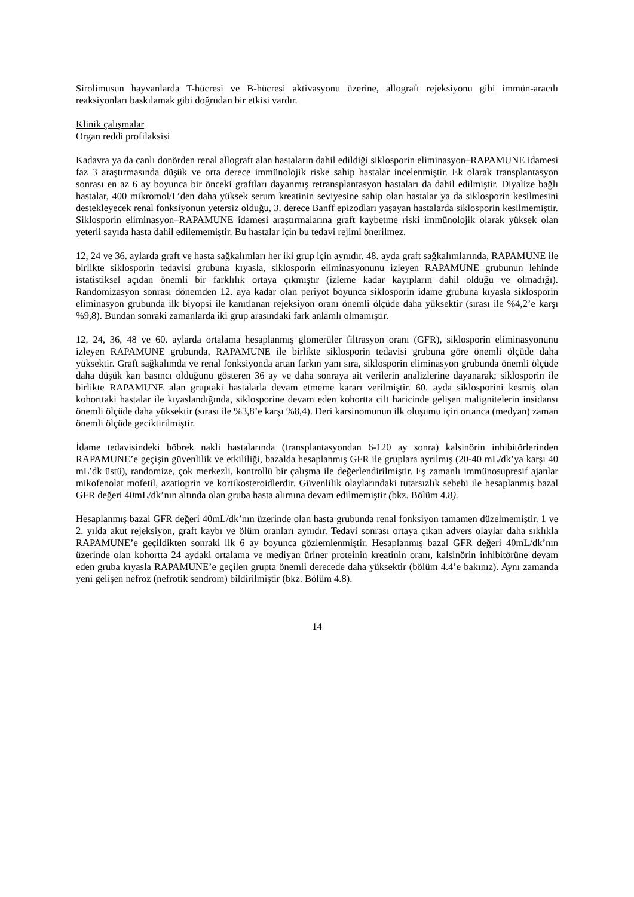Sirolimusun hayvanlarda T-hücresi ve B-hücresi aktivasyonu üzerine, allograft rejeksiyonu gibi immün-aracılı reaksiyonları baskılamak gibi doğrudan bir etkisi vardır.
Klinik çalışmalar
Organ reddi profilaksisi
Kadavra ya da canlı donörden renal allograft alan hastaların dahil edildiği siklosporin eliminasyon–RAPAMUNE idamesi faz 3 araştırmasında düşük ve orta derece immünolojik riske sahip hastalar incelenmiştir. Ek olarak transplantasyon sonrası en az 6 ay boyunca bir önceki graftları dayanmış retransplantasyon hastaları da dahil edilmiştir. Diyalize bağlı hastalar, 400 mikromol/L’den daha yüksek serum kreatinin seviyesine sahip olan hastalar ya da siklosporin kesilmesini destekleyecek renal fonksiyonun yetersiz olduğu, 3. derece Banff epizodları yaşayan hastalarda siklosporin kesilmemiştir. Siklosporin eliminasyon–RAPAMUNE idamesi araştırmalarına graft kaybetme riski immünolojik olarak yüksek olan yeterli sayıda hasta dahil edilememiştir. Bu hastalar için bu tedavi rejimi önerilmez.
12, 24 ve 36. aylarda graft ve hasta sağkalımları her iki grup için aynıdır. 48. ayda graft sağkalımlarında, RAPAMUNE ile birlikte siklosporin tedavisi grubuna kıyasla, siklosporin eliminasyonunu izleyen RAPAMUNE grubunun lehinde istatistiksel açıdan önemli bir farklılık ortaya çıkmıştır (izleme kadar kayıpların dahil olduğu ve olmadığı). Randomizasyon sonrası dönemden 12. aya kadar olan periyot boyunca siklosporin idame grubuna kıyasla siklosporin eliminasyon grubunda ilk biyopsi ile kanıtlanan rejeksiyon oranı önemli ölçüde daha yüksektir (sırası ile %4,2’e karşı %9,8). Bundan sonraki zamanlarda iki grup arasındaki fark anlamlı olmamıştır.
12, 24, 36, 48 ve 60. aylarda ortalama hesaplanmış glomerüler filtrasyon oranı (GFR), siklosporin eliminasyonunu izleyen RAPAMUNE grubunda, RAPAMUNE ile birlikte siklosporin tedavisi grubuna göre önemli ölçüde daha yüksektir. Graft sağkalımda ve renal fonksiyonda artan farkın yanı sıra, siklosporin eliminasyon grubunda önemli ölçüde daha düşük kan basıncı olduğunu gösteren 36 ay ve daha sonraya ait verilerin analizlerine dayanarak; siklosporin ile birlikte RAPAMUNE alan gruptaki hastalarla devam etmeme kararı verilmiştir. 60. ayda siklosporini kesmiş olan kohorttaki hastalar ile kıyaslandığında, siklosporine devam eden kohortta cilt haricinde gelişen malignitelerin insidansı önemli ölçüde daha yüksektir (sırası ile %3,8’e karşı %8,4). Deri karsinomunun ilk oluşumu için ortanca (medyan) zaman önemli ölçüde geciktirilmiştir.
İdame tedavisindeki böbrek nakli hastalarında (transplantasyondan 6-120 ay sonra) kalsinörin inhibitörlerinden RAPAMUNE’e geçişin güvenlilik ve etkililiği, bazalda hesaplanmış GFR ile gruplara ayrılmış (20-40 mL/dk’ya karşı 40 mL’dk üstü), randomize, çok merkezli, kontrollü bir çalışma ile değerlendirilmiştir. Eş zamanlı immünosupresif ajanlar mikofenolat mofetil, azatioprin ve kortikosteroidlerdir. Güvenlilik olaylarındaki tutarsızlık sebebi ile hesaplanmış bazal GFR değeri 40mL/dk’nın altında olan gruba hasta alımına devam edilmemiştir (bkz. Bölüm 4.8).
Hesaplanmış bazal GFR değeri 40mL/dk’nın üzerinde olan hasta grubunda renal fonksiyon tamamen düzelmemiştir. 1 ve 2. yılda akut rejeksiyon, graft kaybı ve ölüm oranları aynıdır. Tedavi sonrası ortaya çıkan advers olaylar daha sıklıkla RAPAMUNE’e geçildikten sonraki ilk 6 ay boyunca gözlemlenmiştir. Hesaplanmış bazal GFR değeri 40mL/dk’nın üzerinde olan kohortta 24 aydaki ortalama ve mediyan üriner proteinin kreatinin oranı, kalsinörin inhibitörüne devam eden gruba kıyasla RAPAMUNE’e geçilen grupta önemli derecede daha yüksektir (bölüm 4.4’e bakınız). Aynı zamanda yeni gelişen nefroz (nefrotik sendrom) bildirilmiştir (bkz. Bölüm 4.8).
14